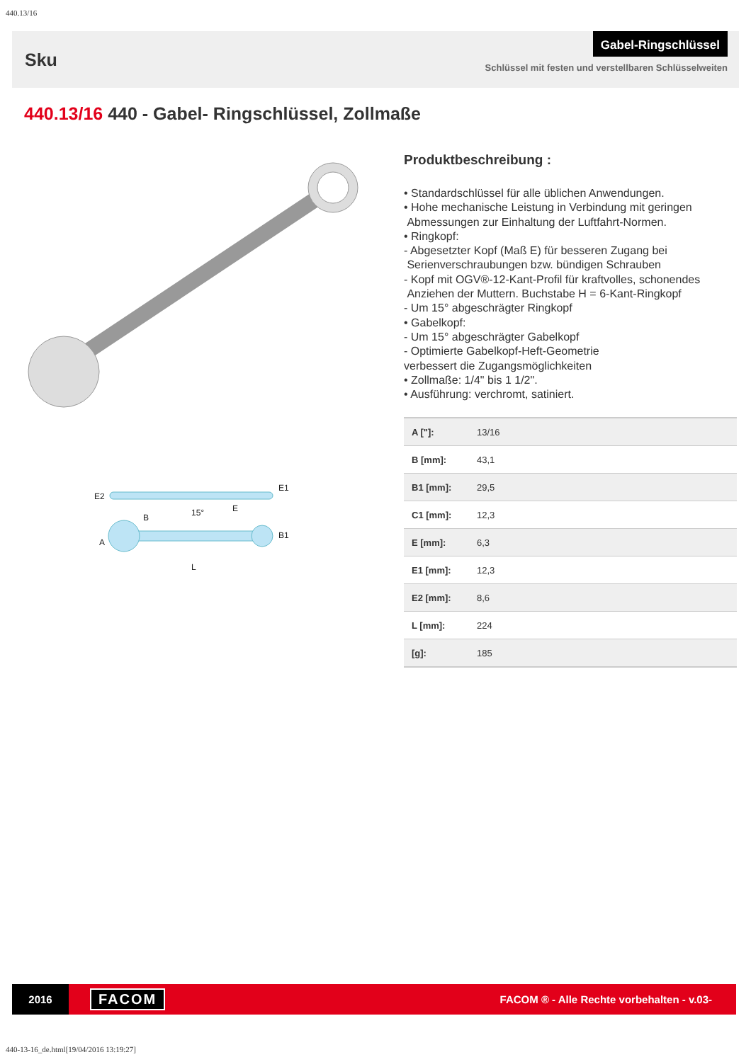440.13/16
Sku
Gabel-Ringschlüssel
Schlüssel mit festen und verstellbaren Schlüsselweiten
440.13/16 440 - Gabel- Ringschlüssel, Zollmaße
E2
E1
15°
E
B
A
B1
L
Produktbeschreibung :
• Standardschlüssel für alle üblichen Anwendungen.
• Hohe mechanische Leistung in Verbindung mit geringen
Abmessungen zur Einhaltung der Luftfahrt-Normen.
• Ringkopf:
- Abgesetzter Kopf (Maß E) für besseren Zugang bei
Serienverschraubungen bzw. bündigen Schrauben
- Kopf mit OGV®-12-Kant-Profil für kraftvolles, schonendes
Anziehen der Muttern. Buchstabe H = 6-Kant-Ringkopf
- Um 15° abgeschrägter Ringkopf
• Gabelkopf:
- Um 15° abgeschrägter Gabelkopf
- Optimierte Gabelkopf-Heft-Geometrie
verbessert die Zugangsmöglichkeiten
• Zollmaße: 1/4" bis 1 1/2".
• Ausführung: verchromt, satiniert.
| A ["]: | 13/16 |
| B [mm]: | 43,1 |
| B1 [mm]: | 29,5 |
| C1 [mm]: | 12,3 |
| E [mm]: | 6,3 |
| E1 [mm]: | 12,3 |
| E2 [mm]: | 8,6 |
| L [mm]: | 224 |
| [g]: | 185 |
2016
FACOM
FACOM ® - Alle Rechte vorbehalten - v.03-
440-13-16_de.html[19/04/2016 13:19:27]